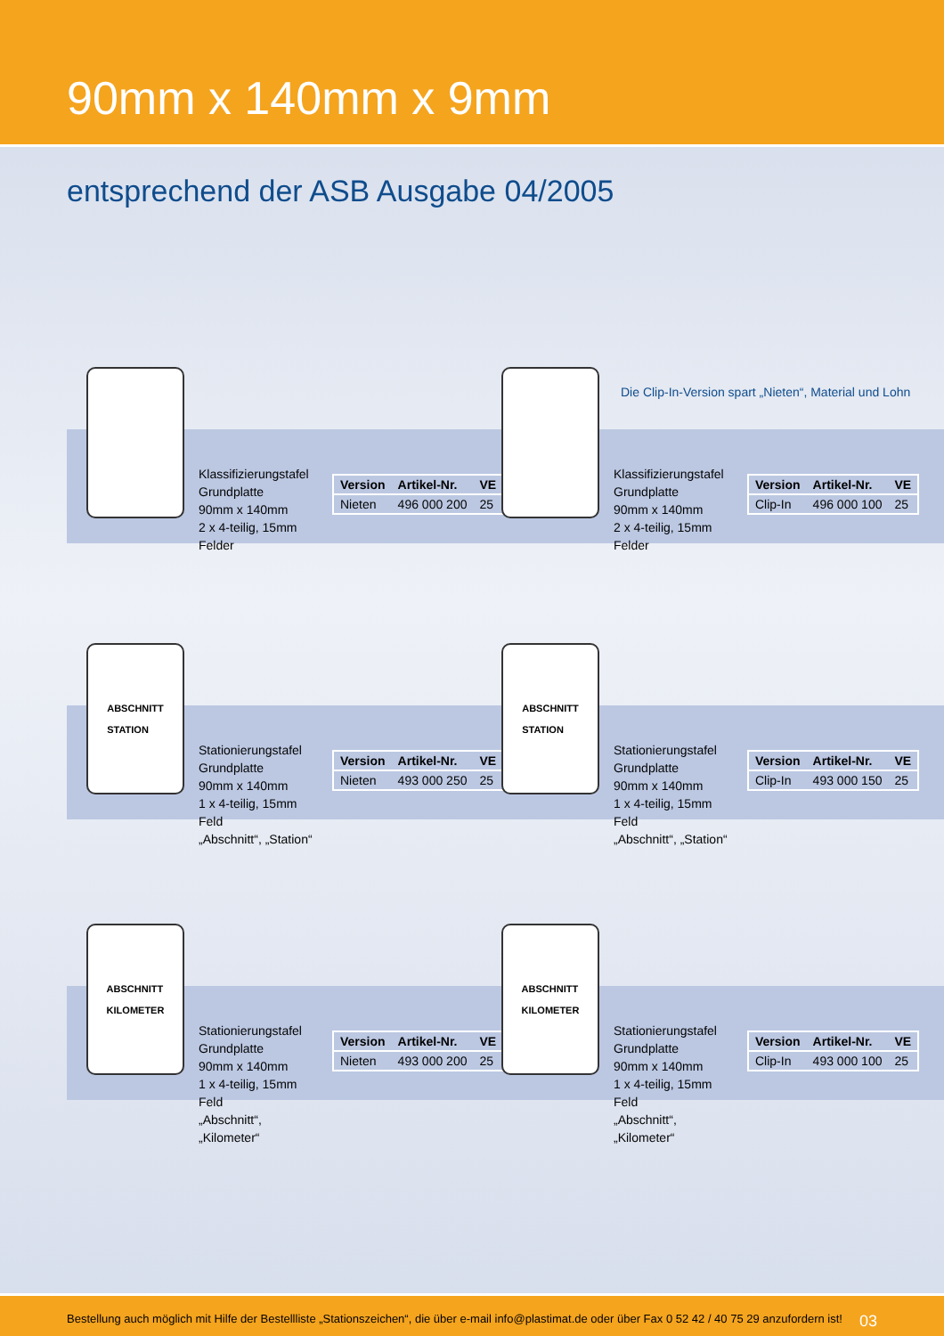90mm x 140mm x 9mm
entsprechend der ASB Ausgabe 04/2005
Die Clip-In-Version spart „Nieten“, Material und Lohn
Klassifizierungstafel
Grundplatte
90mm x 140mm
2 x 4-teilig, 15mm Felder
| Version | Artikel-Nr. | VE |
| --- | --- | --- |
| Nieten | 496 000 200 | 25 |
Klassifizierungstafel
Grundplatte
90mm x 140mm
2 x 4-teilig, 15mm Felder
| Version | Artikel-Nr. | VE |
| --- | --- | --- |
| Clip-In | 496 000 100 | 25 |
ABSCHNITT
STATION
Stationierungstafel
Grundplatte
90mm x 140mm
1 x 4-teilig, 15mm Feld
„Abschnitt“, „Station“
| Version | Artikel-Nr. | VE |
| --- | --- | --- |
| Nieten | 493 000 250 | 25 |
ABSCHNITT
STATION
Stationierungstafel
Grundplatte
90mm x 140mm
1 x 4-teilig, 15mm Feld
„Abschnitt“, „Station“
| Version | Artikel-Nr. | VE |
| --- | --- | --- |
| Clip-In | 493 000 150 | 25 |
ABSCHNITT
KILOMETER
Stationierungstafel
Grundplatte
90mm x 140mm
1 x 4-teilig, 15mm Feld
„Abschnitt“, „Kilometer“
| Version | Artikel-Nr. | VE |
| --- | --- | --- |
| Nieten | 493 000 200 | 25 |
ABSCHNITT
KILOMETER
Stationierungstafel
Grundplatte
90mm x 140mm
1 x 4-teilig, 15mm Feld
„Abschnitt“, „Kilometer“
| Version | Artikel-Nr. | VE |
| --- | --- | --- |
| Clip-In | 493 000 100 | 25 |
Bestellung auch möglich mit Hilfe der Bestellliste „Stationszeichen“, die über e-mail info@plastimat.de oder über Fax 0 52 42 / 40 75 29 anzufordern ist! 03